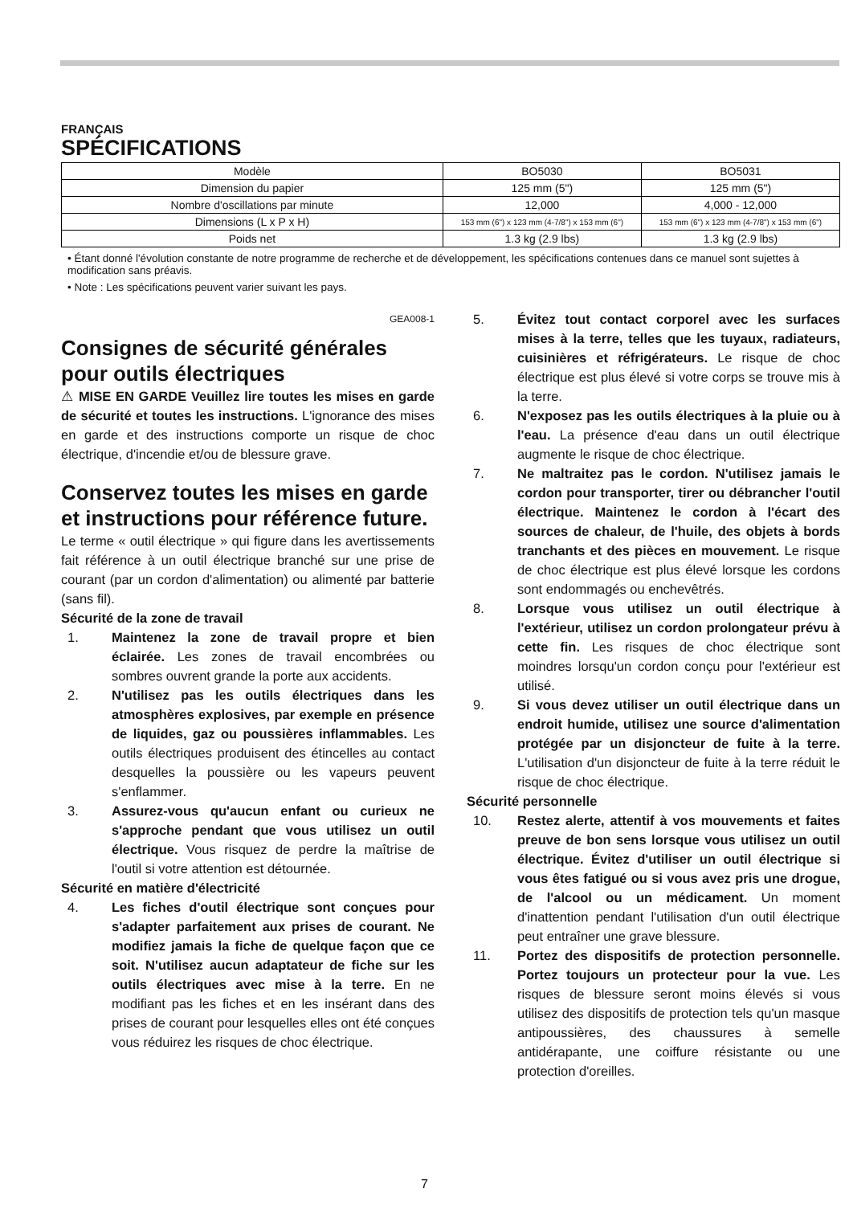FRANÇAIS
SPÉCIFICATIONS
| Modèle | BO5030 | BO5031 |
| Dimension du papier | 125 mm (5") | 125 mm (5") |
| Nombre d'oscillations par minute | 12,000 | 4,000 - 12,000 |
| Dimensions (L x P x H) | 153 mm (6") x 123 mm (4-7/8") x 153 mm (6") | 153 mm (6") x 123 mm (4-7/8") x 153 mm (6") |
| Poids net | 1.3 kg (2.9 lbs) | 1.3 kg (2.9 lbs) |
• Étant donné l'évolution constante de notre programme de recherche et de développement, les spécifications contenues dans ce manuel sont sujettes à modification sans préavis.
• Note : Les spécifications peuvent varier suivant les pays.
GEA008-1
Consignes de sécurité générales pour outils électriques
⚠ MISE EN GARDE Veuillez lire toutes les mises en garde de sécurité et toutes les instructions. L'ignorance des mises en garde et des instructions comporte un risque de choc électrique, d'incendie et/ou de blessure grave.
Conservez toutes les mises en garde et instructions pour référence future.
Le terme « outil électrique » qui figure dans les avertissements fait référence à un outil électrique branché sur une prise de courant (par un cordon d'alimentation) ou alimenté par batterie (sans fil).
Sécurité de la zone de travail
1. Maintenez la zone de travail propre et bien éclairée. Les zones de travail encombrées ou sombres ouvrent grande la porte aux accidents.
2. N'utilisez pas les outils électriques dans les atmosphères explosives, par exemple en présence de liquides, gaz ou poussières inflammables. Les outils électriques produisent des étincelles au contact desquelles la poussière ou les vapeurs peuvent s'enflammer.
3. Assurez-vous qu'aucun enfant ou curieux ne s'approche pendant que vous utilisez un outil électrique. Vous risquez de perdre la maîtrise de l'outil si votre attention est détournée.
Sécurité en matière d'électricité
4. Les fiches d'outil électrique sont conçues pour s'adapter parfaitement aux prises de courant. Ne modifiez jamais la fiche de quelque façon que ce soit. N'utilisez aucun adaptateur de fiche sur les outils électriques avec mise à la terre. En ne modifiant pas les fiches et en les insérant dans des prises de courant pour lesquelles elles ont été conçues vous réduirez les risques de choc électrique.
5. Évitez tout contact corporel avec les surfaces mises à la terre, telles que les tuyaux, radiateurs, cuisinières et réfrigérateurs. Le risque de choc électrique est plus élevé si votre corps se trouve mis à la terre.
6. N'exposez pas les outils électriques à la pluie ou à l'eau. La présence d'eau dans un outil électrique augmente le risque de choc électrique.
7. Ne maltraitez pas le cordon. N'utilisez jamais le cordon pour transporter, tirer ou débrancher l'outil électrique. Maintenez le cordon à l'écart des sources de chaleur, de l'huile, des objets à bords tranchants et des pièces en mouvement. Le risque de choc électrique est plus élevé lorsque les cordons sont endommagés ou enchevêtrés.
8. Lorsque vous utilisez un outil électrique à l'extérieur, utilisez un cordon prolongateur prévu à cette fin. Les risques de choc électrique sont moindres lorsqu'un cordon conçu pour l'extérieur est utilisé.
9. Si vous devez utiliser un outil électrique dans un endroit humide, utilisez une source d'alimentation protégée par un disjoncteur de fuite à la terre. L'utilisation d'un disjoncteur de fuite à la terre réduit le risque de choc électrique.
Sécurité personnelle
10. Restez alerte, attentif à vos mouvements et faites preuve de bon sens lorsque vous utilisez un outil électrique. Évitez d'utiliser un outil électrique si vous êtes fatigué ou si vous avez pris une drogue, de l'alcool ou un médicament. Un moment d'inattention pendant l'utilisation d'un outil électrique peut entraîner une grave blessure.
11. Portez des dispositifs de protection personnelle. Portez toujours un protecteur pour la vue. Les risques de blessure seront moins élevés si vous utilisez des dispositifs de protection tels qu'un masque antipoussières, des chaussures à semelle antidérapante, une coiffure résistante ou une protection d'oreilles.
7